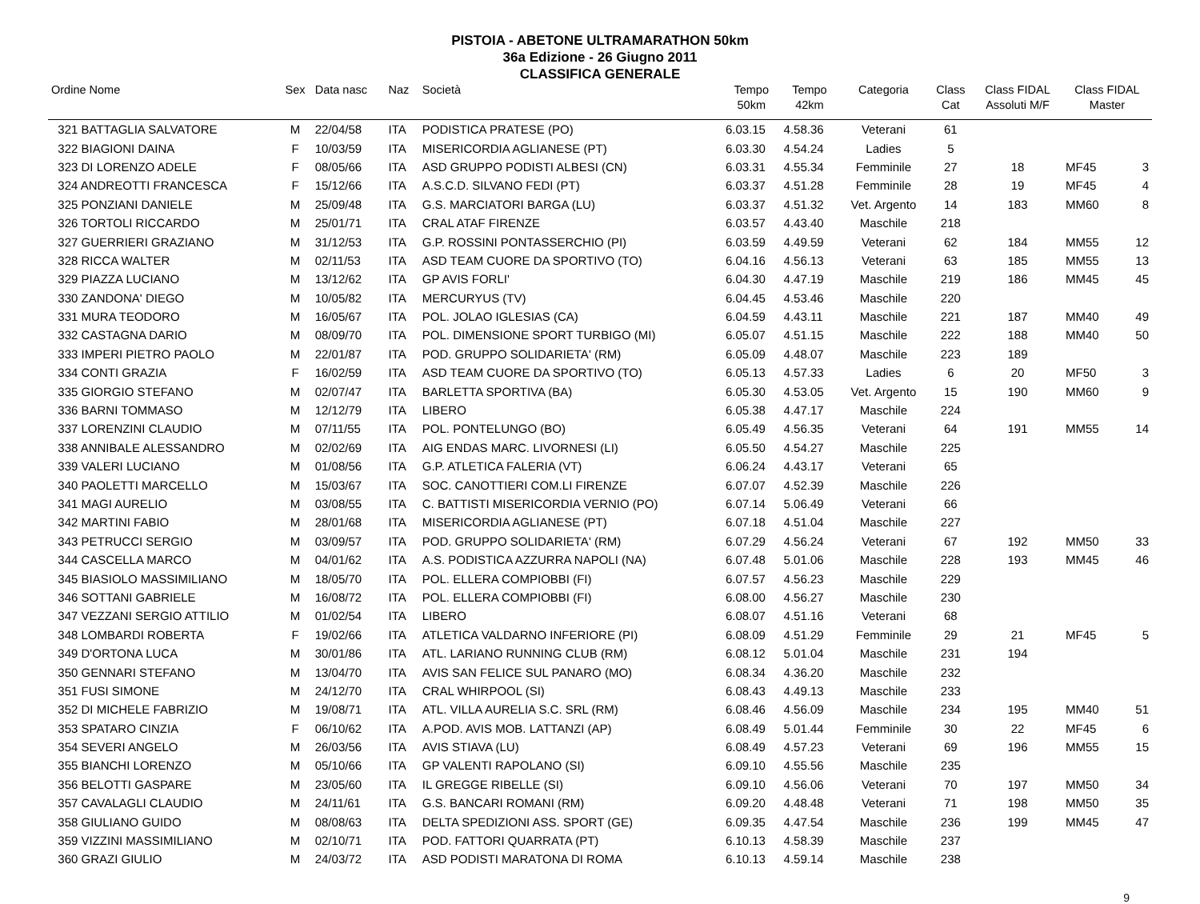PISTOIA - ABETONE ULTRAMARATHON 50km
36a Edizione - 26 Giugno 2011
CLASSIFICA GENERALE
| Ordine Nome | Sex | Data nasc | Naz | Società | Tempo 50km | Tempo 42km | Categoria | Class Cat | Class FIDAL Assoluti M/F | Class FIDAL Master | |
| --- | --- | --- | --- | --- | --- | --- | --- | --- | --- | --- | --- |
| 321 BATTAGLIA SALVATORE | M | 22/04/58 | ITA | PODISTICA PRATESE (PO) | 6.03.15 | 4.58.36 | Veterani | 61 | | | |
| 322 BIAGIONI DAINA | F | 10/03/59 | ITA | MISERICORDIA AGLIANESE (PT) | 6.03.30 | 4.54.24 | Ladies | 5 | | | |
| 323 DI LORENZO ADELE | F | 08/05/66 | ITA | ASD GRUPPO PODISTI ALBESI (CN) | 6.03.31 | 4.55.34 | Femminile | 27 | 18 | MF45 | 3 |
| 324 ANDREOTTI FRANCESCA | F | 15/12/66 | ITA | A.S.C.D. SILVANO FEDI (PT) | 6.03.37 | 4.51.28 | Femminile | 28 | 19 | MF45 | 4 |
| 325 PONZIANI DANIELE | M | 25/09/48 | ITA | G.S. MARCIATORI BARGA (LU) | 6.03.37 | 4.51.32 | Vet. Argento | 14 | 183 | MM60 | 8 |
| 326 TORTOLI RICCARDO | M | 25/01/71 | ITA | CRAL ATAF FIRENZE | 6.03.57 | 4.43.40 | Maschile | 218 | | | |
| 327 GUERRIERI GRAZIANO | M | 31/12/53 | ITA | G.P. ROSSINI PONTASSERCHIO (PI) | 6.03.59 | 4.49.59 | Veterani | 62 | 184 | MM55 | 12 |
| 328 RICCA WALTER | M | 02/11/53 | ITA | ASD TEAM CUORE DA SPORTIVO (TO) | 6.04.16 | 4.56.13 | Veterani | 63 | 185 | MM55 | 13 |
| 329 PIAZZA LUCIANO | M | 13/12/62 | ITA | GP AVIS FORLI' | 6.04.30 | 4.47.19 | Maschile | 219 | 186 | MM45 | 45 |
| 330 ZANDONA' DIEGO | M | 10/05/82 | ITA | MERCURYUS (TV) | 6.04.45 | 4.53.46 | Maschile | 220 | | | |
| 331 MURA TEODORO | M | 16/05/67 | ITA | POL. JOLAO IGLESIAS (CA) | 6.04.59 | 4.43.11 | Maschile | 221 | 187 | MM40 | 49 |
| 332 CASTAGNA DARIO | M | 08/09/70 | ITA | POL. DIMENSIONE SPORT TURBIGO (MI) | 6.05.07 | 4.51.15 | Maschile | 222 | 188 | MM40 | 50 |
| 333 IMPERI PIETRO PAOLO | M | 22/01/87 | ITA | POD. GRUPPO SOLIDARIETA' (RM) | 6.05.09 | 4.48.07 | Maschile | 223 | 189 | | |
| 334 CONTI GRAZIA | F | 16/02/59 | ITA | ASD TEAM CUORE DA SPORTIVO (TO) | 6.05.13 | 4.57.33 | Ladies | 6 | 20 | MF50 | 3 |
| 335 GIORGIO STEFANO | M | 02/07/47 | ITA | BARLETTA SPORTIVA (BA) | 6.05.30 | 4.53.05 | Vet. Argento | 15 | 190 | MM60 | 9 |
| 336 BARNI TOMMASO | M | 12/12/79 | ITA | LIBERO | 6.05.38 | 4.47.17 | Maschile | 224 | | | |
| 337 LORENZINI CLAUDIO | M | 07/11/55 | ITA | POL. PONTELUNGO (BO) | 6.05.49 | 4.56.35 | Veterani | 64 | 191 | MM55 | 14 |
| 338 ANNIBALE ALESSANDRO | M | 02/02/69 | ITA | AIG ENDAS MARC. LIVORNESI (LI) | 6.05.50 | 4.54.27 | Maschile | 225 | | | |
| 339 VALERI LUCIANO | M | 01/08/56 | ITA | G.P. ATLETICA FALERIA (VT) | 6.06.24 | 4.43.17 | Veterani | 65 | | | |
| 340 PAOLETTI MARCELLO | M | 15/03/67 | ITA | SOC. CANOTTIERI COM.LI FIRENZE | 6.07.07 | 4.52.39 | Maschile | 226 | | | |
| 341 MAGI AURELIO | M | 03/08/55 | ITA | C. BATTISTI MISERICORDIA VERNIO (PO) | 6.07.14 | 5.06.49 | Veterani | 66 | | | |
| 342 MARTINI FABIO | M | 28/01/68 | ITA | MISERICORDIA AGLIANESE (PT) | 6.07.18 | 4.51.04 | Maschile | 227 | | | |
| 343 PETRUCCI SERGIO | M | 03/09/57 | ITA | POD. GRUPPO SOLIDARIETA' (RM) | 6.07.29 | 4.56.24 | Veterani | 67 | 192 | MM50 | 33 |
| 344 CASCELLA MARCO | M | 04/01/62 | ITA | A.S. PODISTICA AZZURRA NAPOLI (NA) | 6.07.48 | 5.01.06 | Maschile | 228 | 193 | MM45 | 46 |
| 345 BIASIOLO MASSIMILIANO | M | 18/05/70 | ITA | POL. ELLERA COMPIOBBI (FI) | 6.07.57 | 4.56.23 | Maschile | 229 | | | |
| 346 SOTTANI GABRIELE | M | 16/08/72 | ITA | POL. ELLERA COMPIOBBI (FI) | 6.08.00 | 4.56.27 | Maschile | 230 | | | |
| 347 VEZZANI SERGIO ATTILIO | M | 01/02/54 | ITA | LIBERO | 6.08.07 | 4.51.16 | Veterani | 68 | | | |
| 348 LOMBARDI ROBERTA | F | 19/02/66 | ITA | ATLETICA VALDARNO INFERIORE (PI) | 6.08.09 | 4.51.29 | Femminile | 29 | 21 | MF45 | 5 |
| 349 D'ORTONA LUCA | M | 30/01/86 | ITA | ATL. LARIANO RUNNING CLUB (RM) | 6.08.12 | 5.01.04 | Maschile | 231 | 194 | | |
| 350 GENNARI STEFANO | M | 13/04/70 | ITA | AVIS SAN FELICE SUL PANARO (MO) | 6.08.34 | 4.36.20 | Maschile | 232 | | | |
| 351 FUSI SIMONE | M | 24/12/70 | ITA | CRAL WHIRPOOL (SI) | 6.08.43 | 4.49.13 | Maschile | 233 | | | |
| 352 DI MICHELE FABRIZIO | M | 19/08/71 | ITA | ATL. VILLA AURELIA S.C. SRL (RM) | 6.08.46 | 4.56.09 | Maschile | 234 | 195 | MM40 | 51 |
| 353 SPATARO CINZIA | F | 06/10/62 | ITA | A.POD. AVIS MOB. LATTANZI (AP) | 6.08.49 | 5.01.44 | Femminile | 30 | 22 | MF45 | 6 |
| 354 SEVERI ANGELO | M | 26/03/56 | ITA | AVIS STIAVA (LU) | 6.08.49 | 4.57.23 | Veterani | 69 | 196 | MM55 | 15 |
| 355 BIANCHI LORENZO | M | 05/10/66 | ITA | GP VALENTI RAPOLANO (SI) | 6.09.10 | 4.55.56 | Maschile | 235 | | | |
| 356 BELOTTI GASPARE | M | 23/05/60 | ITA | IL GREGGE RIBELLE (SI) | 6.09.10 | 4.56.06 | Veterani | 70 | 197 | MM50 | 34 |
| 357 CAVALAGLI CLAUDIO | M | 24/11/61 | ITA | G.S. BANCARI ROMANI (RM) | 6.09.20 | 4.48.48 | Veterani | 71 | 198 | MM50 | 35 |
| 358 GIULIANO GUIDO | M | 08/08/63 | ITA | DELTA SPEDIZIONI ASS. SPORT (GE) | 6.09.35 | 4.47.54 | Maschile | 236 | 199 | MM45 | 47 |
| 359 VIZZINI MASSIMILIANO | M | 02/10/71 | ITA | POD. FATTORI QUARRATA (PT) | 6.10.13 | 4.58.39 | Maschile | 237 | | | |
| 360 GRAZI GIULIO | M | 24/03/72 | ITA | ASD PODISTI MARATONA DI ROMA | 6.10.13 | 4.59.14 | Maschile | 238 | | | |
9